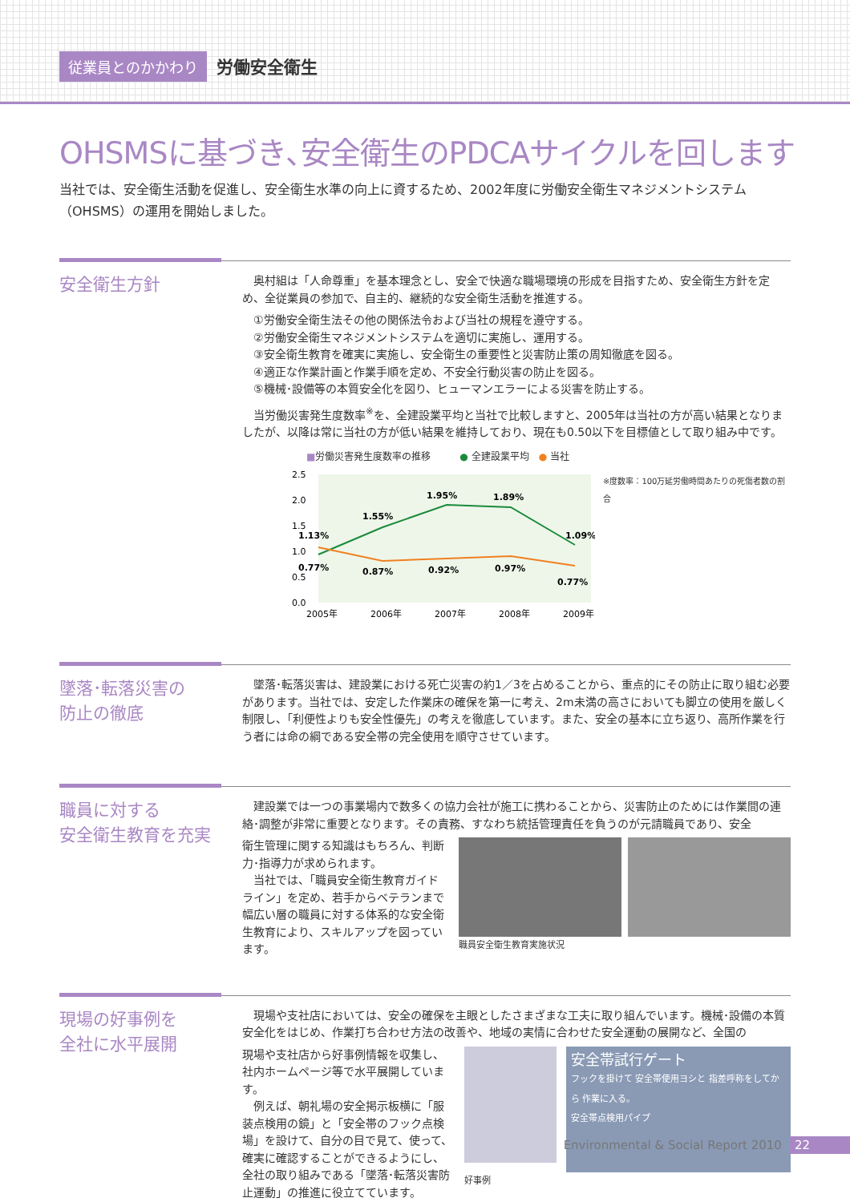従業員とのかかわり 労働安全衛生
OHSMSに基づき､安全衛生のPDCAサイクルを回します
当社では、安全衛生活動を促進し、安全衛生水準の向上に資するため、2002年度に労働安全衛生マネジメントシステム（OHSMS）の運用を開始しました。
安全衛生方針
　奥村組は「人命尊重」を基本理念とし、安全で快適な職場環境の形成を目指すため、安全衛生方針を定め、全従業員の参加で、自主的、継続的な安全衛生活動を推進する。
①労働安全衛生法その他の関係法令および当社の規程を遵守する。
②労働安全衛生マネジメントシステムを適切に実施し、運用する。
③安全衛生教育を確実に実施し、安全衛生の重要性と災害防止策の周知徹底を図る。
④適正な作業計画と作業手順を定め、不安全行動災害の防止を図る。
⑤機械･設備等の本質安全化を図り、ヒューマンエラーによる災害を防止する。
　当労働災害発生度数率<sup>※</sup>を、全建設業平均と当社で比較しますと、2005年は当社の方が高い結果となりましたが、以降は常に当社の方が低い結果を維持しており、現在も0.50以下を目標値として取り組み中です。
■労働災害発生度数率の推移　　　● 全建設業平均　● 当社
2.5
2.0
1.5
1.0
0.5
0.0
1.13%
1.55%
1.95%
1.89%
1.09%
0.77%
0.87%
0.92%
0.97%
0.77%
2005年
2006年
2007年
2008年
2009年
※度数率：100万延労働時間あたりの死傷者数の割合
墜落･転落災害の
防止の徹底
　墜落･転落災害は、建設業における死亡災害の約1／3を占めることから、重点的にその防止に取り組む必要があります。当社では、安定した作業床の確保を第一に考え、2m未満の高さにおいても脚立の使用を厳しく制限し、「利便性よりも安全性優先」の考えを徹底しています。また、安全の基本に立ち返り、高所作業を行う者には命の綱である安全帯の完全使用を順守させています。
職員に対する
安全衛生教育を充実
　建設業では一つの事業場内で数多くの協力会社が施工に携わることから、災害防止のためには作業間の連絡･調整が非常に重要となります。その責務、すなわち統括管理責任を負うのが元請職員であり、安全
衛生管理に関する知識はもちろん、判断力･指導力が求められます。
　当社では、「職員安全衛生教育ガイドライン」を定め、若手からベテランまで幅広い層の職員に対する体系的な安全衛生教育により、スキルアップを図っています。
職員安全衛生教育実施状況
現場の好事例を
全社に水平展開
　現場や支社店においては、安全の確保を主眼としたさまざまな工夫に取り組んでいます。機械･設備の本質安全化をはじめ、作業打ち合わせ方法の改善や、地域の実情に合わせた安全運動の展開など、全国の
現場や支社店から好事例情報を収集し、社内ホームページ等で水平展開しています。
　例えば、朝礼場の安全掲示板横に「服装点検用の鏡」と「安全帯のフック点検場」を設けて、自分の目で見て、使って、確実に確認することができるようにし、全社の取り組みである「墜落･転落災害防止運動」の推進に役立てています。
安全帯試行ゲート
フックを掛けて 安全帯使用ヨシと 指差呼称をしてから 作業に入る。
安全帯点検用パイプ
好事例
Environmental & Social Report 2010 22